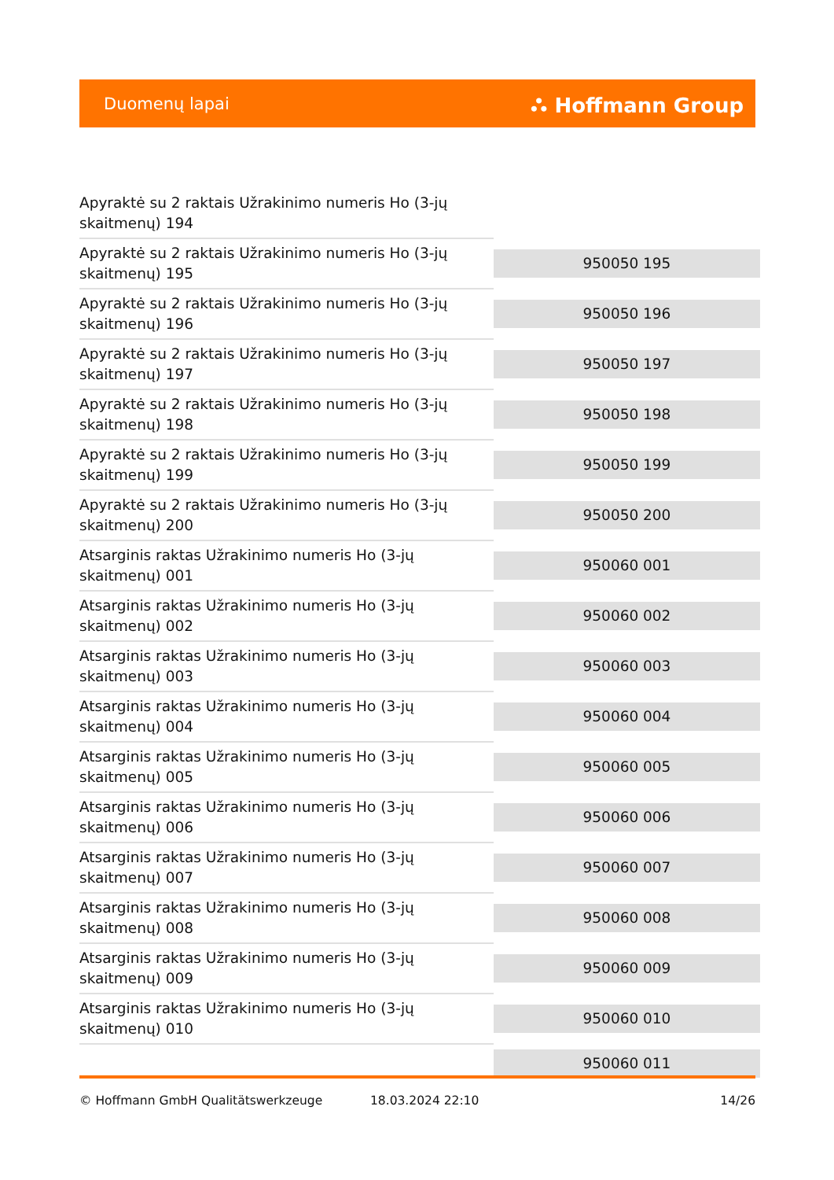Duomenų lapai ⛬ Hoffmann Group
| Apyraktė su 2 raktais Užrakinimo numeris Ho (3-jų skaitmenų) 194 | |
| Apyraktė su 2 raktais Užrakinimo numeris Ho (3-jų skaitmenų) 195 | 950050 195 |
| Apyraktė su 2 raktais Užrakinimo numeris Ho (3-jų skaitmenų) 196 | 950050 196 |
| Apyraktė su 2 raktais Užrakinimo numeris Ho (3-jų skaitmenų) 197 | 950050 197 |
| Apyraktė su 2 raktais Užrakinimo numeris Ho (3-jų skaitmenų) 198 | 950050 198 |
| Apyraktė su 2 raktais Užrakinimo numeris Ho (3-jų skaitmenų) 199 | 950050 199 |
| Apyraktė su 2 raktais Užrakinimo numeris Ho (3-jų skaitmenų) 200 | 950050 200 |
| Atsarginis raktas Užrakinimo numeris Ho (3-jų skaitmenų) 001 | 950060 001 |
| Atsarginis raktas Užrakinimo numeris Ho (3-jų skaitmenų) 002 | 950060 002 |
| Atsarginis raktas Užrakinimo numeris Ho (3-jų skaitmenų) 003 | 950060 003 |
| Atsarginis raktas Užrakinimo numeris Ho (3-jų skaitmenų) 004 | 950060 004 |
| Atsarginis raktas Užrakinimo numeris Ho (3-jų skaitmenų) 005 | 950060 005 |
| Atsarginis raktas Užrakinimo numeris Ho (3-jų skaitmenų) 006 | 950060 006 |
| Atsarginis raktas Užrakinimo numeris Ho (3-jų skaitmenų) 007 | 950060 007 |
| Atsarginis raktas Užrakinimo numeris Ho (3-jų skaitmenų) 008 | 950060 008 |
| Atsarginis raktas Užrakinimo numeris Ho (3-jų skaitmenų) 009 | 950060 009 |
| Atsarginis raktas Užrakinimo numeris Ho (3-jų skaitmenų) 010 | 950060 010 |
| | 950060 011 |
© Hoffmann GmbH Qualitätswerkzeuge 18.03.2024 22:10 14/26